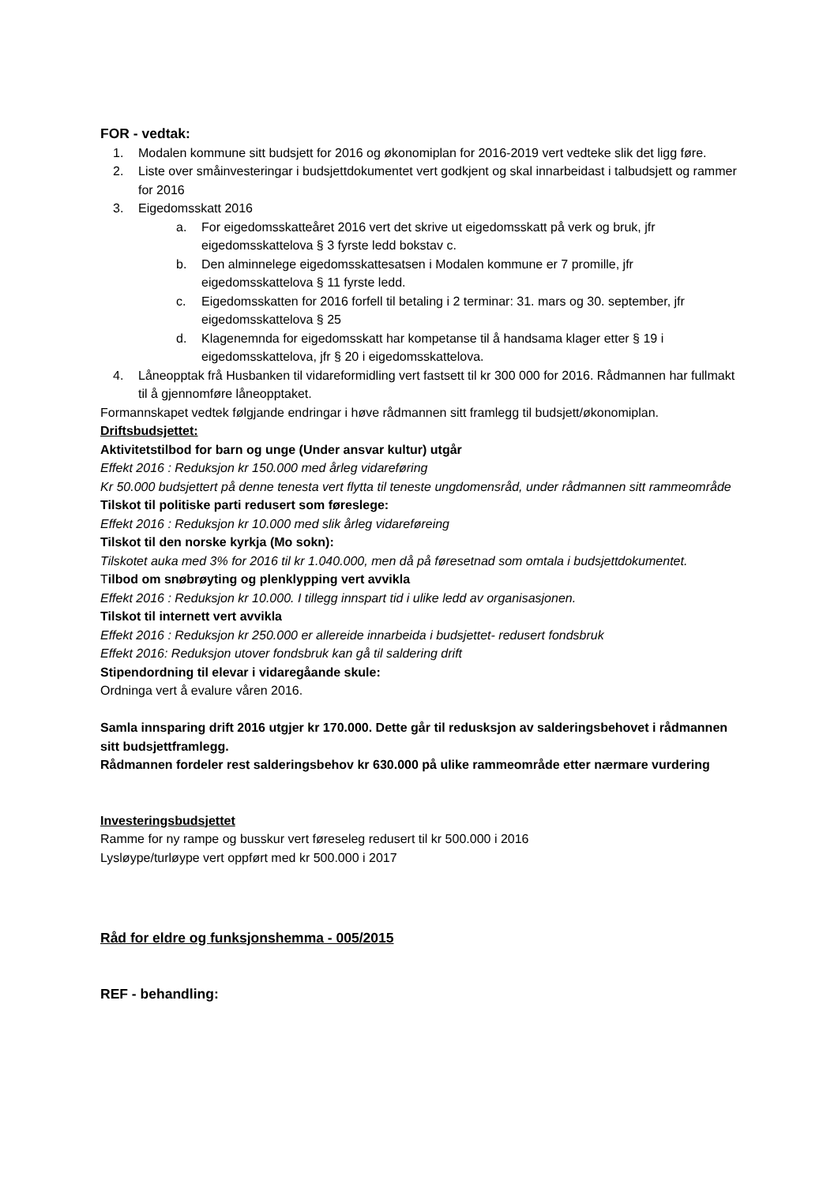FOR - vedtak:
1. Modalen kommune sitt budsjett for 2016 og økonomiplan for 2016-2019 vert vedteke slik det ligg føre.
2. Liste over småinvesteringar i budsjettdokumentet vert godkjent og skal innarbeidast i talbudsjett og rammer for 2016
3. Eigedomsskatt 2016
a. For eigedomsskatteåret 2016 vert det skrive ut eigedomsskatt på verk og bruk, jfr eigedomsskattelova § 3 fyrste ledd bokstav c.
b. Den alminnelege eigedomsskattesatsen i Modalen kommune er 7 promille, jfr eigedomsskattelova § 11 fyrste ledd.
c. Eigedomsskatten for 2016 forfell til betaling i 2 terminar: 31. mars og 30. september, jfr eigedomsskattelova § 25
d. Klagenemnda for eigedomsskatt har kompetanse til å handsama klager etter § 19 i eigedomsskattelova, jfr § 20 i eigedomsskattelova.
4. Låneopptak frå Husbanken til vidareformidling vert fastsett til kr 300 000 for 2016. Rådmannen har fullmakt til å gjennomføre låneopptaket.
Formannskapet vedtek følgjande endringar i høve rådmannen sitt framlegg til budsjett/økonomiplan.
Driftsbudsjettet:
Aktivitetstilbod for barn og unge (Under ansvar kultur) utgår
Effekt 2016 : Reduksjon kr 150.000 med årleg vidareføring
Kr 50.000 budsjettert på denne tenesta vert flytta til teneste ungdomensråd, under rådmannen sitt rammeområde
Tilskot til politiske parti redusert som føreslege:
Effekt 2016 : Reduksjon kr 10.000 med slik årleg vidareføreing
Tilskot til den norske kyrkja (Mo sokn):
Tilskotet auka med 3% for 2016 til kr 1.040.000, men då på føresetnad som omtala i budsjettdokumentet.
Tilbod om snøbrøyting og plenklypping vert avvikla
Effekt 2016 : Reduksjon kr 10.000. I tillegg innspart tid i ulike ledd av organisasjonen.
Tilskot til internett vert avvikla
Effekt 2016 : Reduksjon kr 250.000 er allereide innarbeida i budsjettet- redusert fondsbruk
Effekt 2016: Reduksjon utover fondsbruk kan gå til saldering drift
Stipendordning til elevar i vidaregåande skule:
Ordninga vert å evalure våren 2016.
Samla innsparing drift 2016 utgjer kr 170.000. Dette går til redusksjon av salderingsbehovet i rådmannen sitt budsjettframlegg.
Rådmannen fordeler rest salderingsbehov kr 630.000 på ulike rammeområde etter nærmare vurdering
Investeringsbudsjettet
Ramme for ny rampe og busskur vert føreseleg redusert til kr 500.000 i 2016
Lysløype/turløype vert oppført med kr 500.000 i 2017
Råd for eldre og funksjonshemma - 005/2015
REF - behandling: